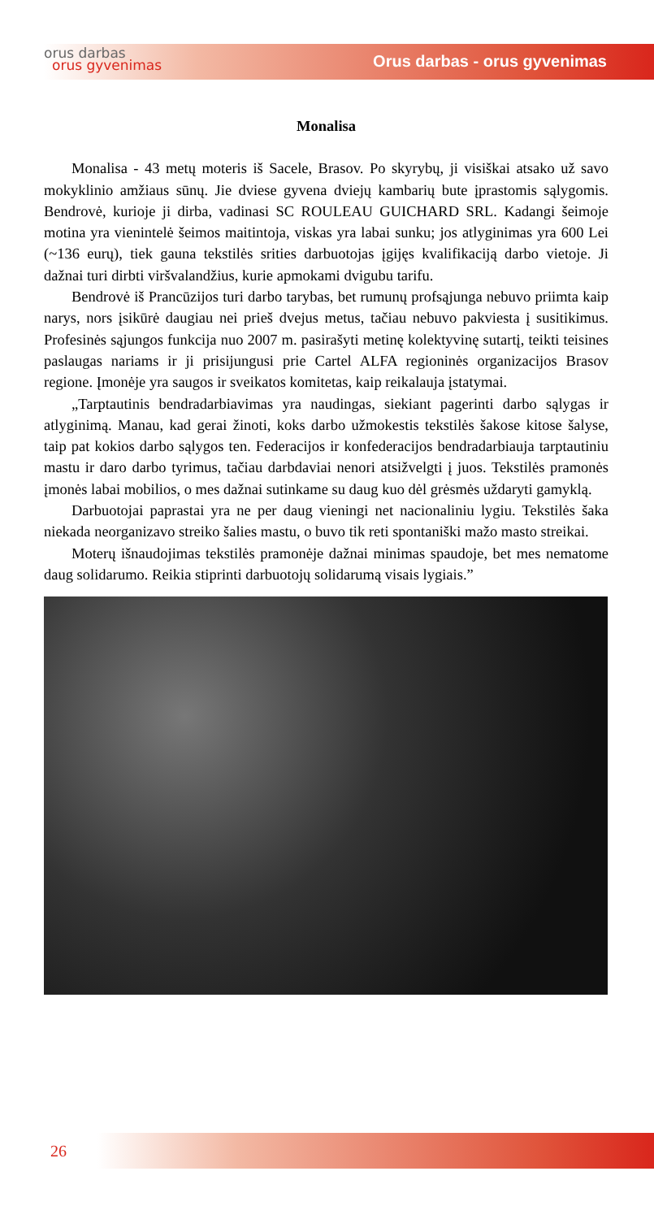orus darbas
orus gyvenimas
Orus darbas - orus gyvenimas
Monalisa
Monalisa - 43 metų moteris iš Sacele, Brasov. Po skyrybų, ji visiškai atsako už savo mokyklinio amžiaus sūnų. Jie dviese gyvena dviejų kambarių bute įprastomis sąlygomis. Bendrovė, kurioje ji dirba, vadinasi SC ROULEAU GUICHARD SRL. Kadangi šeimoje motina yra vienintelė šeimos maitintoja, viskas yra labai sunku; jos atlyginimas yra 600 Lei (~136 eurų), tiek gauna tekstilės srities darbuotojas įgijęs kvalifikaciją darbo vietoje. Ji dažnai turi dirbti viršvalandžius, kurie apmokami dvigubu tarifu.
Bendrovė iš Prancūzijos turi darbo tarybas, bet rumunų profsąjunga nebuvo priimta kaip narys, nors įsikūrė daugiau nei prieš dvejus metus, tačiau nebuvo pakviesta į susitikimus. Profesinės sąjungos funkcija nuo 2007 m. pasirašyti metinę kolektyvinę sutartį, teikti teisines paslaugas nariams ir ji prisijungusi prie Cartel ALFA regioninės organizacijos Brasov regione. Įmonėje yra saugos ir sveikatos komitetas, kaip reikalauja įstatymai.
„Tarptautinis bendradarbiavimas yra naudingas, siekiant pagerinti darbo sąlygas ir atlyginimą. Manau, kad gerai žinoti, koks darbo užmokestis tekstilės šakose kitose šalyse, taip pat kokios darbo sąlygos ten. Federacijos ir konfederacijos bendradarbiauja tarptautiniu mastu ir daro darbo tyrimus, tačiau darbdaviai nenori atsižvelgti į juos. Tekstilės pramonės įmonės labai mobilios, o mes dažnai sutinkame su daug kuo dėl grėsmės uždaryti gamyklą.
Darbuotojai paprastai yra ne per daug vieningi net nacionaliniu lygiu. Tekstilės šaka niekada neorganizavo streiko šalies mastu, o buvo tik reti spontaniški mažo masto streikai.
Moterų išnaudojimas tekstilės pramonėje dažnai minimas spaudoje, bet mes nematome daug solidarumo. Reikia stiprinti darbuotojų solidarumą visais lygiais.”
26